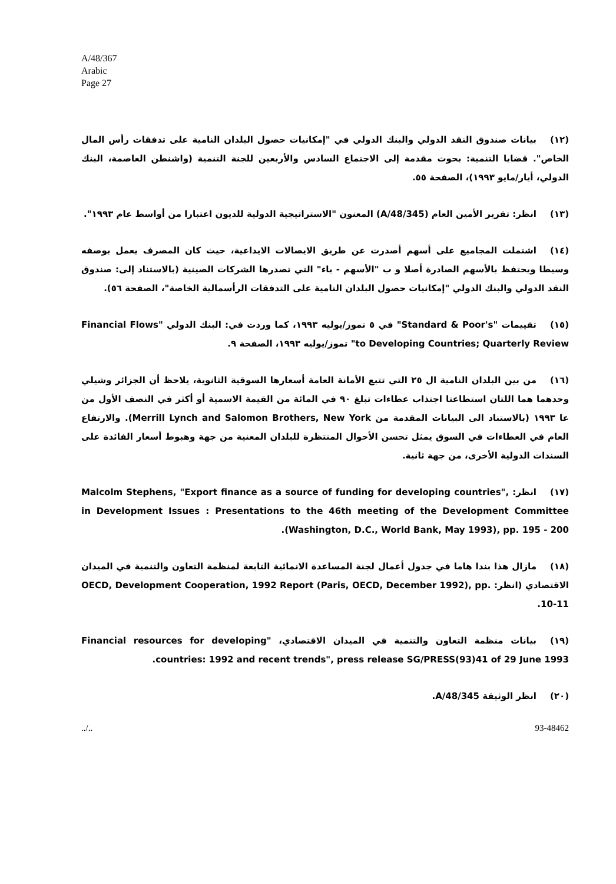A/48/367
Arabic
Page 27
(١٢) بيانات صندوق النقد الدولي والبنك الدولي في "إمكانيات حصول البلدان النامية على تدفقات رأس المال الخاص". قضايا التنمية: بحوث مقدمة إلى الاجتماع السادس والأربعين للجنة التنمية (واشنطن العاصمة، البنك الدولي، أيار/مايو ١٩٩٣)، الصفحة ٥٥.
(١٣) انظر: تقرير الأمين العام (A/48/345) المعنون "الاستراتيجية الدولية للديون اعتبارا من أواسط عام ١٩٩٣".
(١٤) اشتملت المجاميع على أسهم أصدرت عن طريق الايصالات الايداعية، حيث كان المصرف يعمل بوصفه وسيطا ويحتفظ بالأسهم الصادرة أصلا و ب "الأسهم - باء" التي تصدرها الشركات الصينية (بالاستناد إلى: صندوق النقد الدولي والبنك الدولي "إمكانيات حصول البلدان النامية على التدفقات الرأسمالية الخاصة"، الصفحة ٥٦).
(١٥) تقييمات "Standard & Poor's" في ٥ تموز/يوليه ١٩٩٣، كما وردت في: البنك الدولي "Financial Flows to Developing Countries; Quarterly Review" تموز/يوليه ١٩٩٣، الصفحة ٩.
(١٦) من بين البلدان النامية ال ٢٥ التي تتبع الأمانة العامة أسعارها السوقية الثانوية، يلاحظ أن الجزائر وشيلي وحدهما هما اللتان استطاعتا اجتذاب عطاءات تبلغ ٩٠ في المائة من القيمة الاسمية أو أكثر في النصف الأول من عا ١٩٩٣ (بالاستناد الى البيانات المقدمة من Merrill Lynch and Salomon Brothers, New York). والارتفاع العام في العطاءات في السوق يمثل تحسن الأحوال المنتظرة للبلدان المعنية من جهة وهبوط أسعار الفائدة على السندات الدولية الأخرى، من جهة ثانية.
(١٧) انظر: Malcolm Stephens, "Export finance as a source of funding for developing countries", in Development Issues : Presentations to the 46th meeting of the Development Committee (Washington, D.C., World Bank, May 1993), pp. 195 - 200.
(١٨) مازال هذا بندا هاما في جدول أعمال لجنة المساعدة الانمائية التابعة لمنظمة التعاون والتنمية في الميدان الاقتصادي (انظر: OECD, Development Cooperation, 1992 Report (Paris, OECD, December 1992), pp. 10-11.
(١٩) بيانات منظمة التعاون والتنمية في الميدان الاقتصادي، "Financial resources for developing countries: 1992 and recent trends", press release SG/PRESS(93)41 of 29 June 1993.
(٢٠) انظر الوثيقة A/48/345.
../.. 93-48462